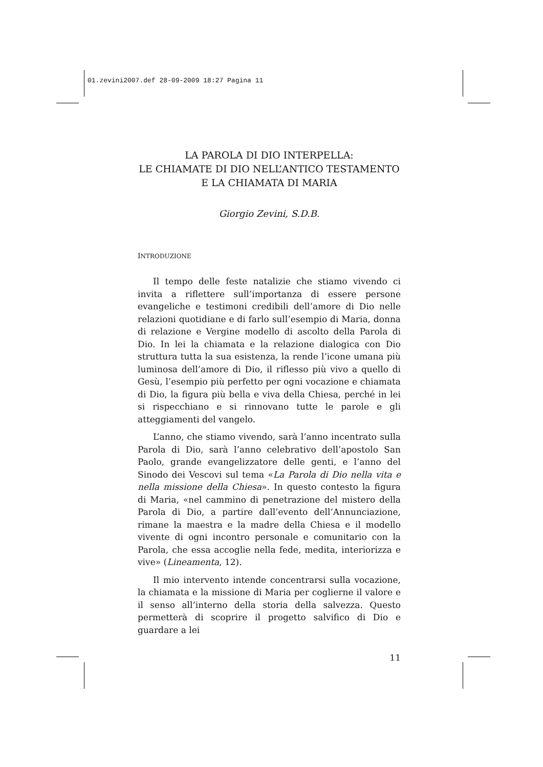01.zevini2007.def 28-09-2009 18:27 Pagina 11
LA PAROLA DI DIO INTERPELLA:
LE CHIAMATE DI DIO NELL’ANTICO TESTAMENTO
E LA CHIAMATA DI MARIA
Giorgio Zevini, S.D.B.
INTRODUZIONE
Il tempo delle feste natalizie che stiamo vivendo ci invita a riflettere sull’importanza di essere persone evangeliche e testimoni credibili dell’amore di Dio nelle relazioni quotidiane e di farlo sull’esempio di Maria, donna di relazione e Vergine modello di ascolto della Parola di Dio. In lei la chiamata e la relazione dialogica con Dio struttura tutta la sua esistenza, la rende l’icone umana più luminosa dell’amore di Dio, il riflesso più vivo a quello di Gesù, l’esempio più perfetto per ogni vocazione e chiamata di Dio, la figura più bella e viva della Chiesa, perché in lei si rispecchiano e si rinnovano tutte le parole e gli atteggiamenti del vangelo.
L’anno, che stiamo vivendo, sarà l’anno incentrato sulla Parola di Dio, sarà l’anno celebrativo dell’apostolo San Paolo, grande evangelizzatore delle genti, e l’anno del Sinodo dei Vescovi sul tema «La Parola di Dio nella vita e nella missione della Chiesa». In questo contesto la figura di Maria, «nel cammino di penetrazione del mistero della Parola di Dio, a partire dall’evento dell’Annunciazione, rimane la maestra e la madre della Chiesa e il modello vivente di ogni incontro personale e comunitario con la Parola, che essa accoglie nella fede, medita, interiorizza e vive» (Lineamenta, 12).
Il mio intervento intende concentrarsi sulla vocazione, la chiamata e la missione di Maria per coglierne il valore e il senso all’interno della storia della salvezza. Questo permetterà di scoprire il progetto salvifico di Dio e guardare a lei
11